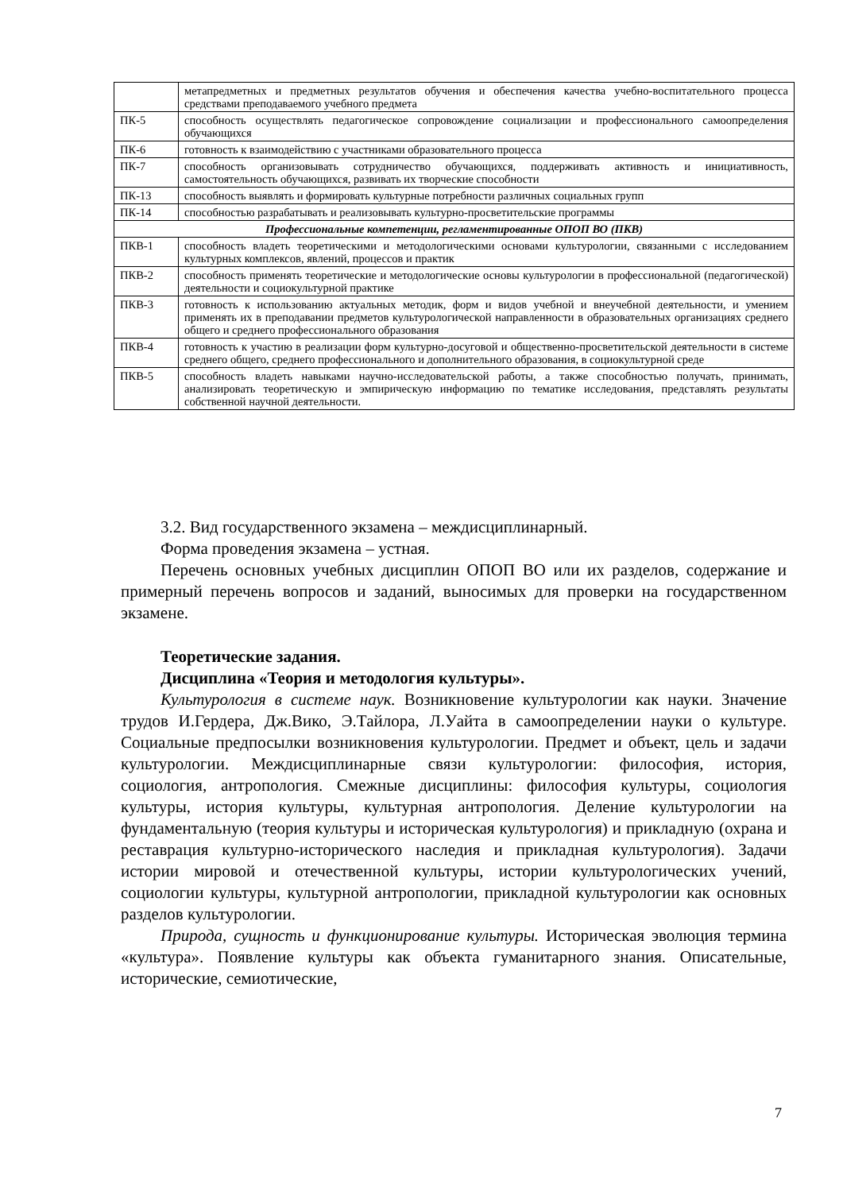| | метапредметных и предметных результатов обучения и обеспечения качества учебно-воспитательного процесса средствами преподаваемого учебного предмета |
| ПК-5 | способность осуществлять педагогическое сопровождение социализации и профессионального самоопределения обучающихся |
| ПК-6 | готовность к взаимодействию с участниками образовательного процесса |
| ПК-7 | способность организовывать сотрудничество обучающихся, поддерживать активность и инициативность, самостоятельность обучающихся, развивать их творческие способности |
| ПК-13 | способность выявлять и формировать культурные потребности различных социальных групп |
| ПК-14 | способностью разрабатывать и реализовывать культурно-просветительские программы |
| Профессиональные компетенции, регламентированные ОПОП ВО (ПКВ) | |
| ПКВ-1 | способность владеть теоретическими и методологическими основами культурологии, связанными с исследованием культурных комплексов, явлений, процессов и практик |
| ПКВ-2 | способность применять теоретические и методологические основы культурологии в профессиональной (педагогической) деятельности и социокультурной практике |
| ПКВ-3 | готовность к использованию актуальных методик, форм и видов учебной и внеучебной деятельности, и умением применять их в преподавании предметов культурологической направленности в образовательных организациях среднего общего и среднего профессионального образования |
| ПКВ-4 | готовность к участию в реализации форм культурно-досуговой и общественно-просветительской деятельности в системе среднего общего, среднего профессионального и дополнительного образования, в социокультурной среде |
| ПКВ-5 | способность владеть навыками научно-исследовательской работы, а также способностью получать, принимать, анализировать теоретическую и эмпирическую информацию по тематике исследования, представлять результаты собственной научной деятельности. |
3.2. Вид государственного экзамена – междисциплинарный.
Форма проведения экзамена – устная.
Перечень основных учебных дисциплин ОПОП ВО или их разделов, содержание и примерный перечень вопросов и заданий, выносимых для проверки на государственном экзамене.
Теоретические задания.
Дисциплина «Теория и методология культуры».
Культурология в системе наук. Возникновение культурологии как науки. Значение трудов И.Гердера, Дж.Вико, Э.Тайлора, Л.Уайта в самоопределении науки о культуре. Социальные предпосылки возникновения культурологии. Предмет и объект, цель и задачи культурологии. Междисциплинарные связи культурологии: философия, история, социология, антропология. Смежные дисциплины: философия культуры, социология культуры, история культуры, культурная антропология. Деление культурологии на фундаментальную (теория культуры и историческая культурология) и прикладную (охрана и реставрация культурно-исторического наследия и прикладная культурология). Задачи истории мировой и отечественной культуры, истории культурологических учений, социологии культуры, культурной антропологии, прикладной культурологии как основных разделов культурологии.
Природа, сущность и функционирование культуры. Историческая эволюция термина «культура». Появление культуры как объекта гуманитарного знания. Описательные, исторические, семиотические,
7